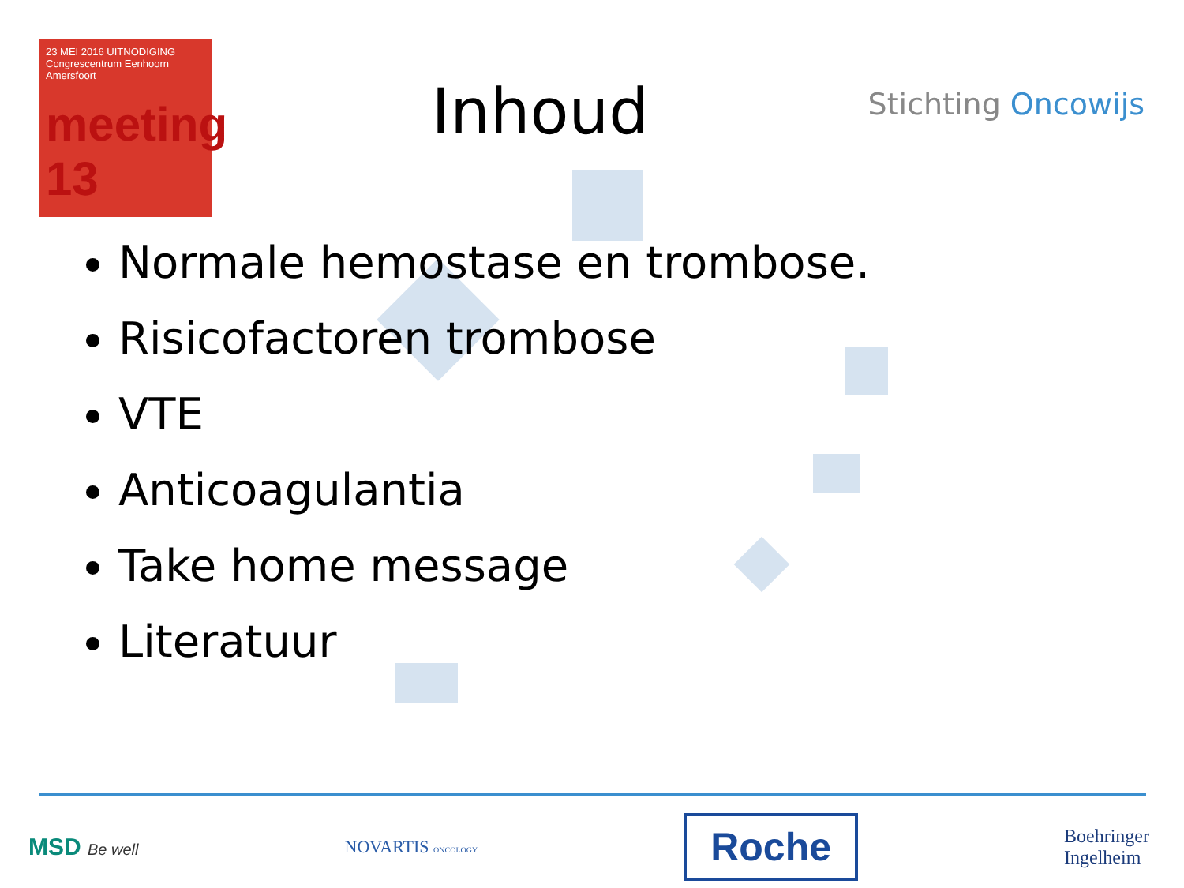23 MEI 2016 UITNODIGING
Congrescentrum Eenhoorn
Amersfoort
meeting 13
Inhoud
Stichting Oncowijs
Normale hemostase en trombose.
Risicofactoren trombose
VTE
Anticoagulantia
Take home message
Literatuur
MSD Be well NOVARTIS ONCOLOGY
Roche
Boehringer
Ingelheim